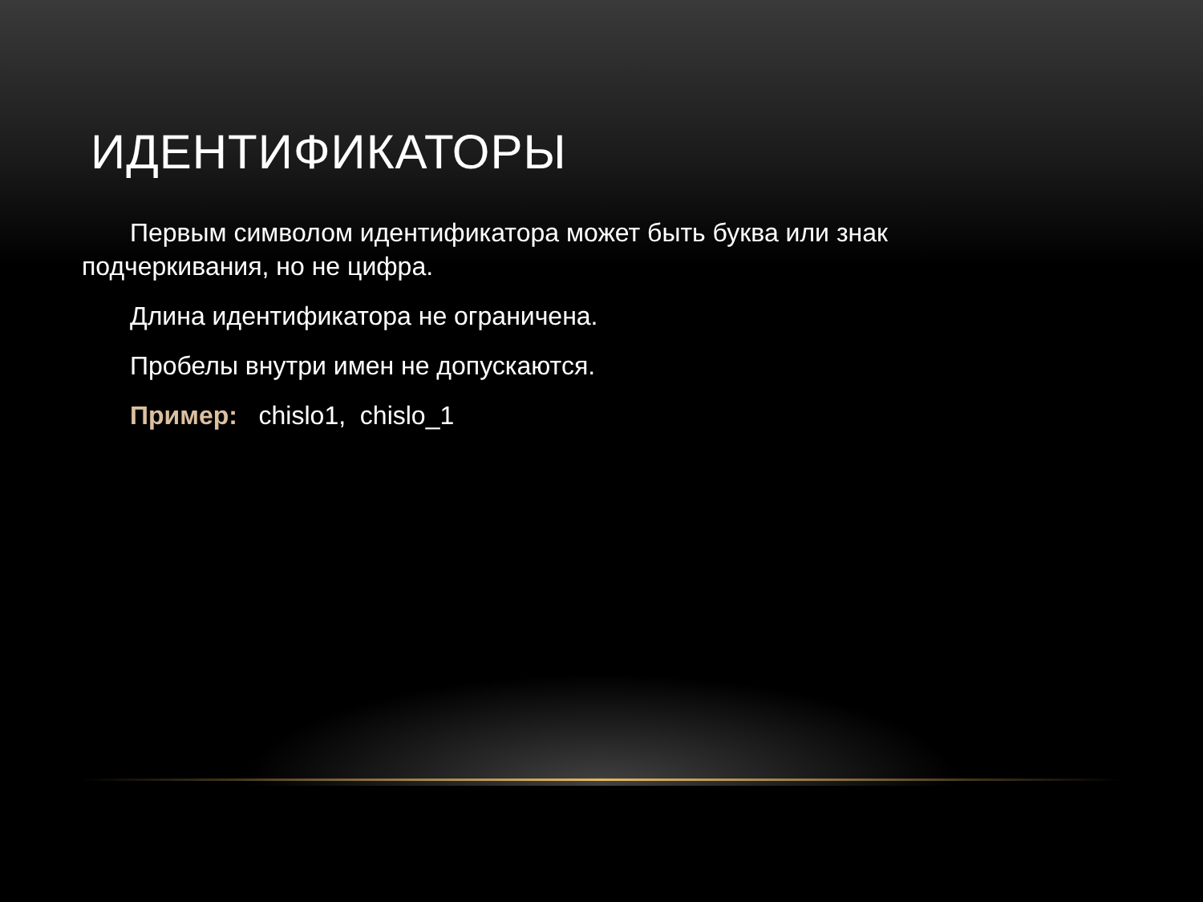ИДЕНТИФИКАТОРЫ
Первым символом идентификатора может быть буква или знак подчеркивания, но не цифра.
Длина идентификатора не ограничена.
Пробелы внутри имен не допускаются.
Пример: chislo1, chislo_1